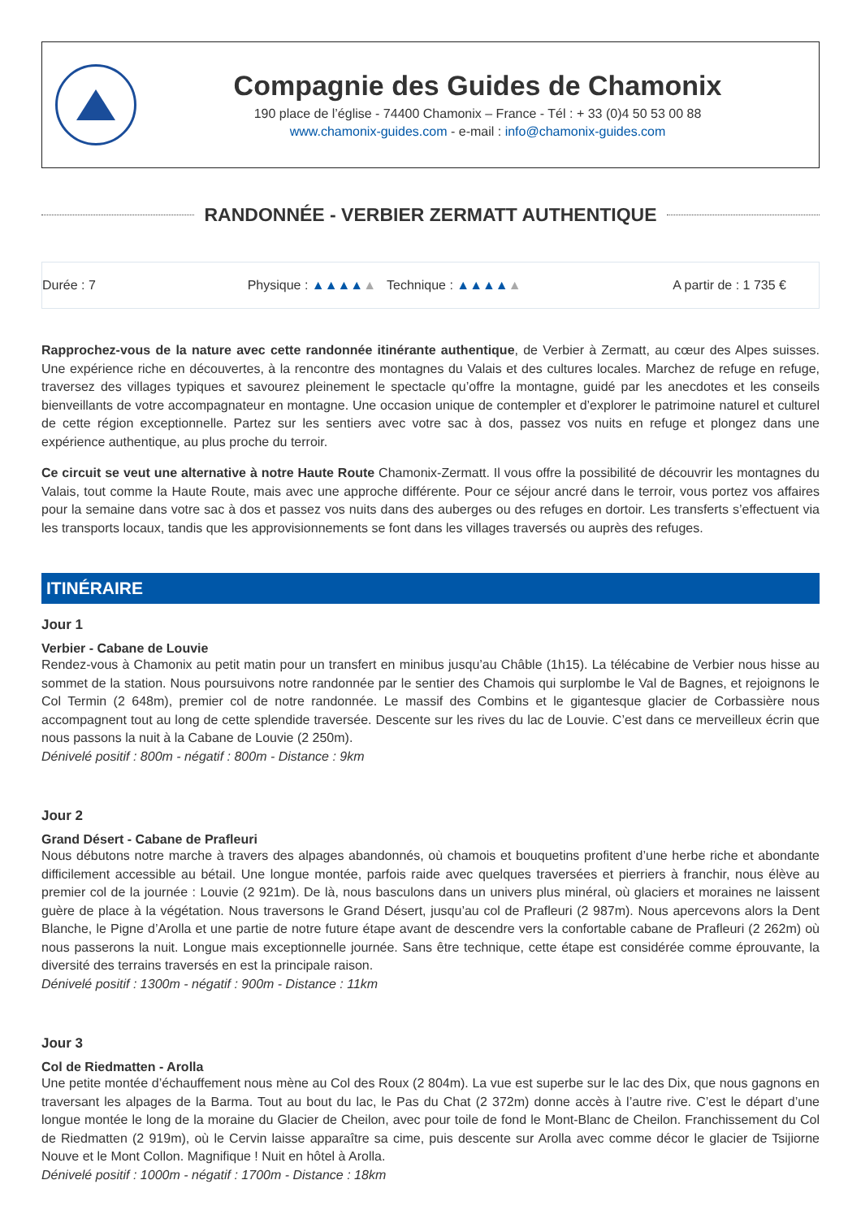Compagnie des Guides de Chamonix
190 place de l’église - 74400 Chamonix – France - Tél : + 33 (0)4 50 53 00 88
www.chamonix-guides.com - e-mail : info@chamonix-guides.com
RANDONNÉE - VERBIER ZERMATT AUTHENTIQUE
Durée : 7 Physique : ▲▲▲▲▲ Technique : ▲▲▲▲▲ A partir de : 1 735 €
Rapprochez-vous de la nature avec cette randonnée itinérante authentique, de Verbier à Zermatt, au cœur des Alpes suisses. Une expérience riche en découvertes, à la rencontre des montagnes du Valais et des cultures locales. Marchez de refuge en refuge, traversez des villages typiques et savourez pleinement le spectacle qu’offre la montagne, guidé par les anecdotes et les conseils bienveillants de votre accompagnateur en montagne. Une occasion unique de contempler et d’explorer le patrimoine naturel et culturel de cette région exceptionnelle. Partez sur les sentiers avec votre sac à dos, passez vos nuits en refuge et plongez dans une expérience authentique, au plus proche du terroir.
Ce circuit se veut une alternative à notre Haute Route Chamonix-Zermatt. Il vous offre la possibilité de découvrir les montagnes du Valais, tout comme la Haute Route, mais avec une approche différente. Pour ce séjour ancré dans le terroir, vous portez vos affaires pour la semaine dans votre sac à dos et passez vos nuits dans des auberges ou des refuges en dortoir. Les transferts s’effectuent via les transports locaux, tandis que les approvisionnements se font dans les villages traversés ou auprès des refuges.
ITINÉRAIRE
Jour 1
Verbier - Cabane de Louvie
Rendez-vous à Chamonix au petit matin pour un transfert en minibus jusqu’au Châble (1h15). La télécabine de Verbier nous hisse au sommet de la station. Nous poursuivons notre randonnée par le sentier des Chamois qui surplombe le Val de Bagnes, et rejoignons le Col Termin (2 648m), premier col de notre randonnée. Le massif des Combins et le gigantesque glacier de Corbassière nous accompagnent tout au long de cette splendide traversée. Descente sur les rives du lac de Louvie. C’est dans ce merveilleux écrin que nous passons la nuit à la Cabane de Louvie (2 250m).
Dénivelé positif : 800m - négatif : 800m - Distance : 9km
Jour 2
Grand Désert - Cabane de Prafleuri
Nous débutons notre marche à travers des alpages abandonnés, où chamois et bouquetins profitent d’une herbe riche et abondante difficilement accessible au bétail. Une longue montée, parfois raide avec quelques traversées et pierriers à franchir, nous élève au premier col de la journée : Louvie (2 921m). De là, nous basculons dans un univers plus minéral, où glaciers et moraines ne laissent guère de place à la végétation. Nous traversons le Grand Désert, jusqu’au col de Prafleuri (2 987m). Nous apercevons alors la Dent Blanche, le Pigne d’Arolla et une partie de notre future étape avant de descendre vers la confortable cabane de Prafleuri (2 262m) où nous passerons la nuit. Longue mais exceptionnelle journée. Sans être technique, cette étape est considérée comme éprouvante, la diversité des terrains traversés en est la principale raison.
Dénivelé positif : 1300m - négatif : 900m - Distance : 11km
Jour 3
Col de Riedmatten - Arolla
Une petite montée d’échauffement nous mène au Col des Roux (2 804m). La vue est superbe sur le lac des Dix, que nous gagnons en traversant les alpages de la Barma. Tout au bout du lac, le Pas du Chat (2 372m) donne accès à l’autre rive. C’est le départ d’une longue montée le long de la moraine du Glacier de Cheilon, avec pour toile de fond le Mont-Blanc de Cheilon. Franchissement du Col de Riedmatten (2 919m), où le Cervin laisse apparaître sa cime, puis descente sur Arolla avec comme décor le glacier de Tsijiorne Nouve et le Mont Collon. Magnifique ! Nuit en hôtel à Arolla.
Dénivelé positif : 1000m - négatif : 1700m - Distance : 18km